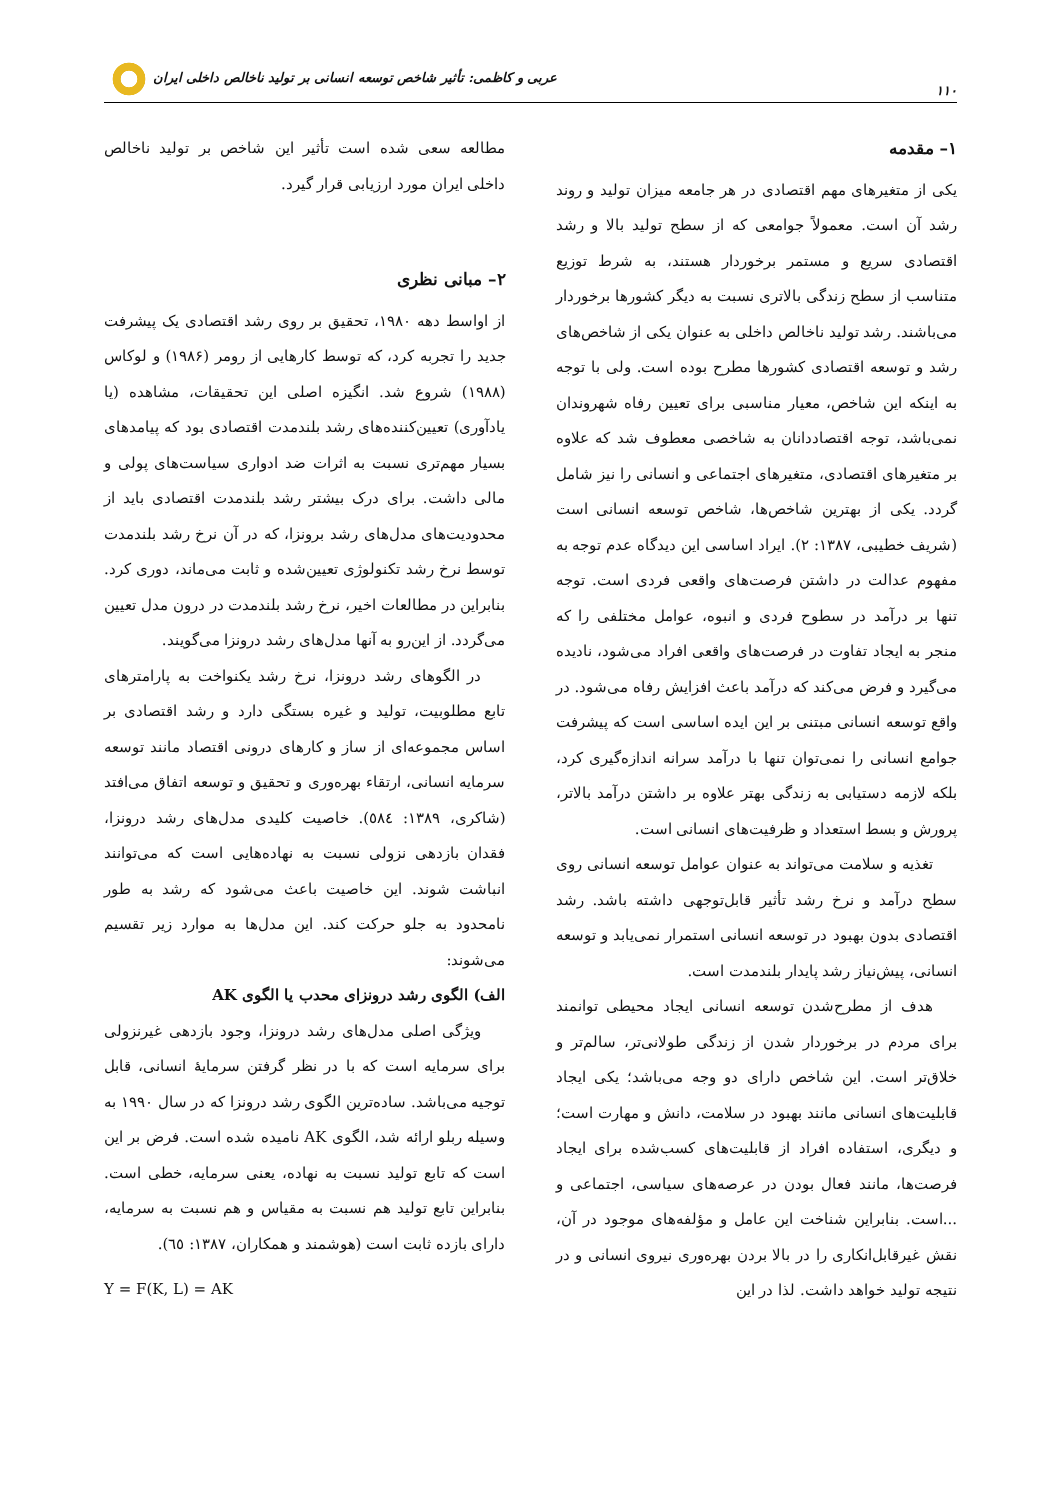۱۱۰ عربی و کاظمی: تأثیر شاخص توسعه انسانی بر تولید ناخالص داخلی ایران
۱– مقدمه
یکی از متغیرهای مهم اقتصادی در هر جامعه میزان تولید و روند رشد آن است. معمولاً جوامعی که از سطح تولید بالا و رشد اقتصادی سریع و مستمر برخوردار هستند، به شرط توزیع متناسب از سطح زندگی بالاتری نسبت به دیگر کشورها برخوردار می‌باشند. رشد تولید ناخالص داخلی به عنوان یکی از شاخص‌های رشد و توسعه اقتصادی کشورها مطرح بوده است. ولی با توجه به اینکه این شاخص، معیار مناسبی برای تعیین رفاه شهروندان نمی‌باشد، توجه اقتصاددانان به شاخصی معطوف شد که علاوه بر متغیرهای اقتصادی، متغیرهای اجتماعی و انسانی را نیز شامل گردد. یکی از بهترین شاخص‌ها، شاخص توسعه انسانی است (شریف خطیبی، ۱۳۸۷: ۲). ایراد اساسی این دیدگاه عدم توجه به مفهوم عدالت در داشتن فرصت‌های واقعی فردی است. توجه تنها بر درآمد در سطوح فردی و انبوه، عوامل مختلفی را که منجر به ایجاد تفاوت در فرصت‌های واقعی افراد می‌شود، نادیده می‌گیرد و فرض می‌کند که درآمد باعث افزایش رفاه می‌شود. در واقع توسعه انسانی مبتنی بر این ایده اساسی است که پیشرفت جوامع انسانی را نمی‌توان تنها با درآمد سرانه اندازه‌گیری کرد، بلکه لازمه دستیابی به زندگی بهتر علاوه بر داشتن درآمد بالاتر، پرورش و بسط استعداد و ظرفیت‌های انسانی است.
تغذیه و سلامت می‌تواند به عنوان عوامل توسعه انسانی روی سطح درآمد و نرخ رشد تأثیر قابل‌توجهی داشته باشد. رشد اقتصادی بدون بهبود در توسعه انسانی استمرار نمی‌یابد و توسعه انسانی، پیش‌نیاز رشد پایدار بلندمدت است.
هدف از مطرح‌شدن توسعه انسانی ایجاد محیطی توانمند برای مردم در برخوردار شدن از زندگی طولانی‌تر، سالم‌تر و خلاق‌تر است. این شاخص دارای دو وجه می‌باشد؛ یکی ایجاد قابلیت‌های انسانی مانند بهبود در سلامت، دانش و مهارت است؛ و دیگری، استفاده افراد از قابلیت‌های کسب‌شده برای ایجاد فرصت‌ها، مانند فعال بودن در عرصه‌های سیاسی، اجتماعی و ...است. بنابراین شناخت این عامل و مؤلفه‌های موجود در آن، نقش غیرقابل‌انکاری را در بالا بردن بهره‌وری نیروی انسانی و در نتیجه تولید خواهد داشت. لذا در این
مطالعه سعی شده است تأثیر این شاخص بر تولید ناخالص داخلی ایران مورد ارزیابی قرار گیرد.
۲– مبانی نظری
از اواسط دهه ۱۹۸۰، تحقیق بر روی رشد اقتصادی یک پیشرفت جدید را تجربه کرد، که توسط کارهایی از رومر (۱۹۸۶) و لوکاس (۱۹۸۸) شروع شد. انگیزه اصلی این تحقیقات، مشاهده (یا یادآوری) تعیین‌کننده‌های رشد بلندمدت اقتصادی بود که پیامدهای بسیار مهم‌تری نسبت به اثرات ضد ادواری سیاست‌های پولی و مالی داشت. برای درک بیشتر رشد بلندمدت اقتصادی باید از محدودیت‌های مدل‌های رشد برونزا، که در آن نرخ رشد بلندمدت توسط نرخ رشد تکنولوژی تعیین‌شده و ثابت می‌ماند، دوری کرد. بنابراین در مطالعات اخیر، نرخ رشد بلندمدت در درون مدل تعیین می‌گردد. از این‌رو به آنها مدل‌های رشد درونزا می‌گویند.
در الگوهای رشد درونزا، نرخ رشد یکنواخت به پارامترهای تابع مطلوبیت، تولید و غیره بستگی دارد و رشد اقتصادی بر اساس مجموعه‌ای از ساز و کارهای درونی اقتصاد مانند توسعه سرمایه انسانی، ارتقاء بهره‌وری و تحقیق و توسعه اتفاق می‌افتد (شاکری، ۱۳۸۹: ٥٨٤). خاصیت کلیدی مدل‌های رشد درونزا، فقدان بازدهی نزولی نسبت به نهاده‌هایی است که می‌توانند انباشت شوند. این خاصیت باعث می‌شود که رشد به طور نامحدود به جلو حرکت کند. این مدل‌ها به موارد زیر تقسیم می‌شوند:
الف) الگوی رشد درونزای محدب یا الگوی AK
ویژگی اصلی مدل‌های رشد درونزا، وجود بازدهی غیرنزولی برای سرمایه است که با در نظر گرفتن سرمایهٔ انسانی، قابل توجیه می‌باشد. ساده‌ترین الگوی رشد درونزا که در سال ۱۹۹۰ به وسیله ربلو ارائه شد، الگوی AK نامیده شده است. فرض بر این است که تابع تولید نسبت به نهاده، یعنی سرمایه، خطی است. بنابراین تابع تولید هم نسبت به مقیاس و هم نسبت به سرمایه، دارای بازده ثابت است (هوشمند و همکاران، ۱۳۸۷: ٦٥).
Y = F(K, L) = AK